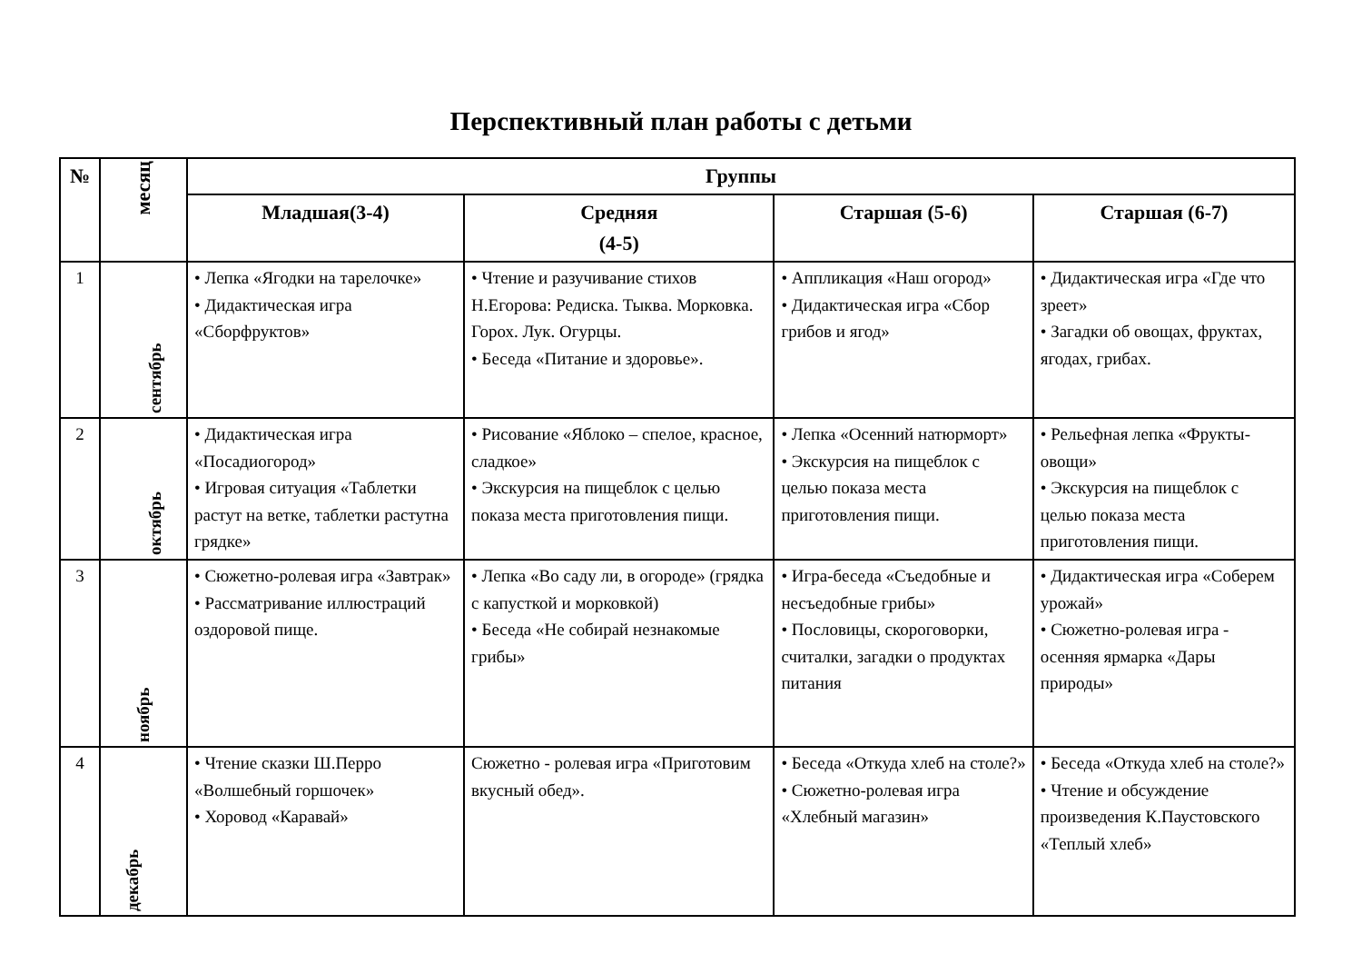Перспективный план работы с детьми
| № | месяц | Группы | | | |
| --- | --- | --- | --- | --- | --- |
| | | Младшая(3-4) | Средняя (4-5) | Старшая (5-6) | Старшая (6-7) |
| 1 | сентябрь | • Лепка «Ягодки на тарелочке» • Дидактическая игра «Сборфруктов» | • Чтение и разучивание стихов Н.Егорова: Редиска. Тыква. Морковка. Горох. Лук. Огурцы. • Беседа «Питание и здоровье». | • Аппликация «Наш огород» • Дидактическая игра «Сбор грибов и ягод» | • Дидактическая игра «Где что зреет» • Загадки об овощах, фруктах, ягодах, грибах. |
| 2 | октябрь | • Дидактическая игра «Посадиогород» • Игровая ситуация «Таблетки растут на ветке, таблетки растутна грядке» | • Рисование «Яблоко – спелое, красное, сладкое» • Экскурсия на пищеблок с целью показа места приготовления пищи. | • Лепка «Осенний натюрморт» • Экскурсия на пищеблок с целью показа места приготовления пищи. | • Рельефная лепка «Фрукты-овощи» • Экскурсия на пищеблок с целью показа места приготовления пищи. |
| 3 | ноябрь | • Сюжетно-ролевая игра «Завтрак» • Рассматривание иллюстраций оздоровой пище. | • Лепка «Во саду ли, в огороде» (грядка с капусткой и морковкой) • Беседа «Не собирай незнакомые грибы» | • Игра-беседа «Съедобные и несъедобные грибы» • Пословицы, скороговорки, считалки, загадки о продуктах питания | • Дидактическая игра «Соберем урожай» • Сюжетно-ролевая игра - осенняя ярмарка «Дары природы» |
| 4 | декабрь | • Чтение сказки Ш.Перро «Волшебный горшочек» • Хоровод «Каравай» | Сюжетно - ролевая игра «Приготовим вкусный обед». | • Беседа «Откуда хлеб на столе?» • Сюжетно-ролевая игра «Хлебный магазин» | • Беседа «Откуда хлеб на столе?» • Чтение и обсуждение произведения К.Паустовского «Теплый хлеб» |